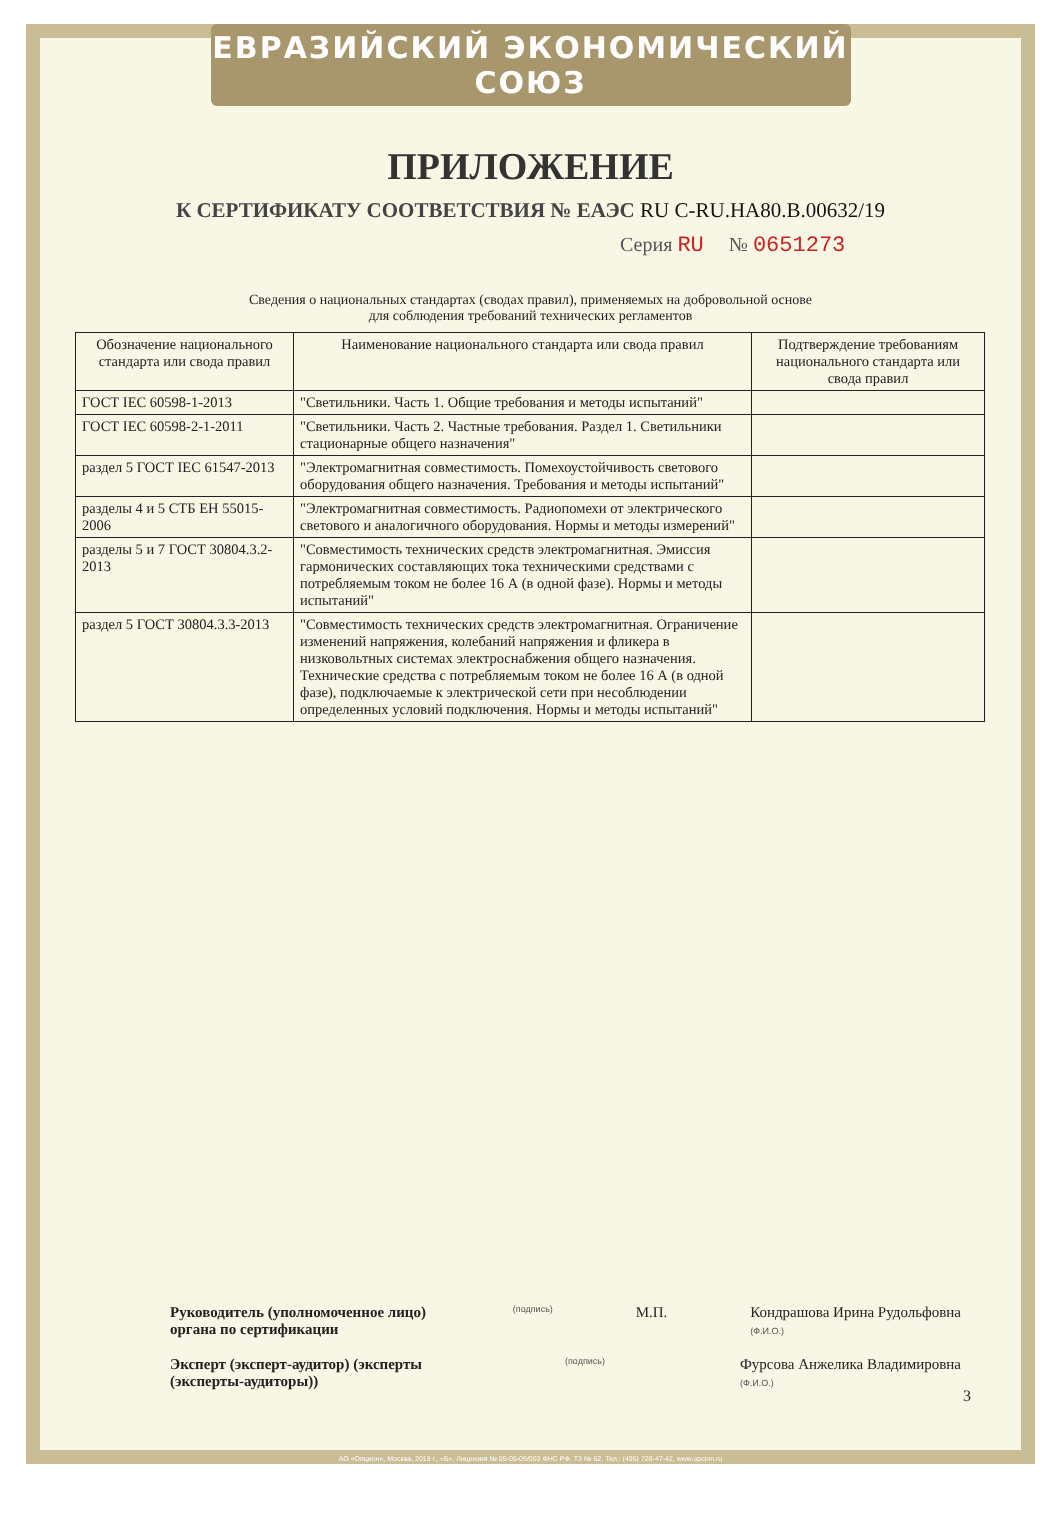ЕВРАЗИЙСКИЙ ЭКОНОМИЧЕСКИЙ СОЮЗ
ПРИЛОЖЕНИЕ
К СЕРТИФИКАТУ СООТВЕТСТВИЯ № ЕАЭС RU C-RU.HA80.B.00632/19
Серия RU № 0651273
Сведения о национальных стандартах (сводах правил), применяемых на добровольной основе
для соблюдения требований технических регламентов
| Обозначение национального стандарта или свода правил | Наименование национального стандарта или свода правил | Подтверждение требованиям национального стандарта или свода правил |
| --- | --- | --- |
| ГОСТ IEC 60598-1-2013 | "Светильники. Часть 1. Общие требования и методы испытаний" | |
| ГОСТ IEC 60598-2-1-2011 | "Светильники. Часть 2. Частные требования. Раздел 1. Светильники стационарные общего назначения" | |
| раздел 5 ГОСТ IEC 61547-2013 | "Электромагнитная совместимость. Помехоустойчивость светового оборудования общего назначения. Требования и методы испытаний" | |
| разделы 4 и 5 СТБ ЕН 55015-2006 | "Электромагнитная совместимость. Радиопомехи от электрического светового и аналогичного оборудования. Нормы и методы измерений" | |
| разделы 5 и 7 ГОСТ 30804.3.2-2013 | "Совместимость технических средств электромагнитная. Эмиссия гармонических составляющих тока техническими средствами с потребляемым током не более 16 А (в одной фазе). Нормы и методы испытаний" | |
| раздел 5 ГОСТ 30804.3.3-2013 | "Совместимость технических средств электромагнитная. Ограничение изменений напряжения, колебаний напряжения и фликера в низковольтных системах электроснабжения общего назначения. Технические средства с потребляемым током не более 16 А (в одной фазе), подключаемые к электрической сети при несоблюдении определенных условий подключения. Нормы и методы испытаний" | |
Руководитель (уполномоченное лицо) органа по сертификации (подпись) М.П. Кондрашова Ирина Рудольфовна
(Ф.И.О.)
Эксперт (эксперт-аудитор) (эксперты (эксперты-аудиторы)) (подпись) Фурсова Анжелика Владимировна
(Ф.И.О.)
3
АО «Опцион», Москва, 2019 г., «Б». Лицензия № 05-05-09/003 ФНС РФ. ТЗ № 62. Тел.: (495) 726-47-42, www.opcion.ru